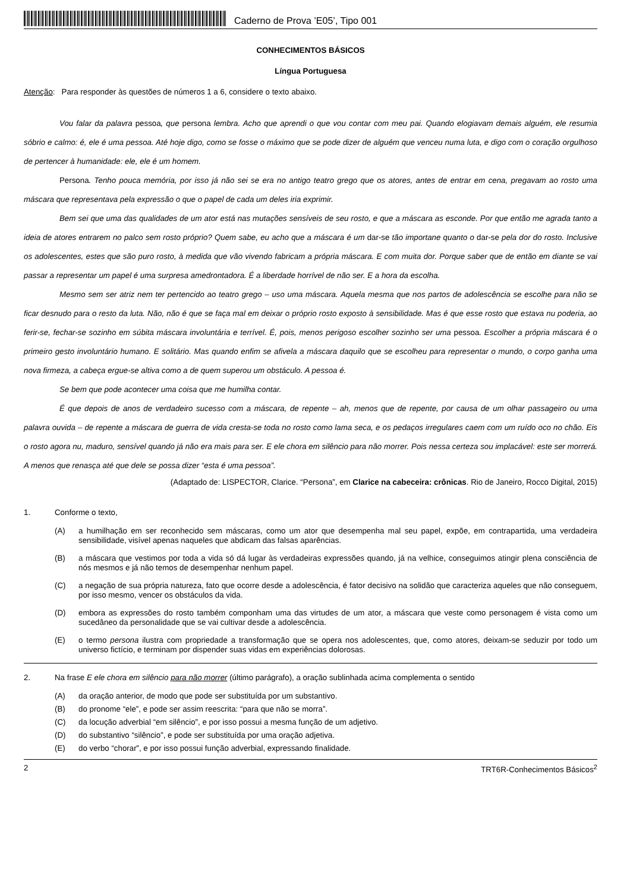Caderno de Prova ’E05’, Tipo 001
CONHECIMENTOS BÁSICOS
Língua Portuguesa
Atenção: Para responder às questões de números 1 a 6, considere o texto abaixo.
Vou falar da palavra pessoa, que persona lembra. Acho que aprendi o que vou contar com meu pai. Quando elogiavam demais alguém, ele resumia sóbrio e calmo: é, ele é uma pessoa. Até hoje digo, como se fosse o máximo que se pode dizer de alguém que venceu numa luta, e digo com o coração orgulhoso de pertencer à humanidade: ele, ele é um homem.
Persona. Tenho pouca memória, por isso já não sei se era no antigo teatro grego que os atores, antes de entrar em cena, pregavam ao rosto uma máscara que representava pela expressão o que o papel de cada um deles iria exprimir.
Bem sei que uma das qualidades de um ator está nas mutações sensíveis de seu rosto, e que a máscara as esconde. Por que então me agrada tanto a ideia de atores entrarem no palco sem rosto próprio? Quem sabe, eu acho que a máscara é um dar-se tão importane quanto o dar-se pela dor do rosto. Inclusive os adolescentes, estes que são puro rosto, à medida que vão vivendo fabricam a própria máscara. E com muita dor. Porque saber que de então em diante se vai passar a representar um papel é uma surpresa amedrontadora. É a liberdade horrível de não ser. E a hora da escolha.
Mesmo sem ser atriz nem ter pertencido ao teatro grego – uso uma máscara. Aquela mesma que nos partos de adolescência se escolhe para não se ficar desnudo para o resto da luta. Não, não é que se faça mal em deixar o próprio rosto exposto à sensibilidade. Mas é que esse rosto que estava nu poderia, ao ferir-se, fechar-se sozinho em súbita máscara involuntária e terrível. É, pois, menos perigoso escolher sozinho ser uma pessoa. Escolher a própria máscara é o primeiro gesto involuntário humano. E solitário. Mas quando enfim se afivela a máscara daquilo que se escolheu para representar o mundo, o corpo ganha uma nova firmeza, a cabeça ergue-se altiva como a de quem superou um obstáculo. A pessoa é.
Se bem que pode acontecer uma coisa que me humilha contar.
É que depois de anos de verdadeiro sucesso com a máscara, de repente – ah, menos que de repente, por causa de um olhar passageiro ou uma palavra ouvida – de repente a máscara de guerra de vida cresta-se toda no rosto como lama seca, e os pedaços irregulares caem com um ruído oco no chão. Eis o rosto agora nu, maduro, sensível quando já não era mais para ser. E ele chora em silêncio para não morrer. Pois nessa certeza sou implacável: este ser morrerá. A menos que renasça até que dele se possa dizer “esta é uma pessoa”.
(Adaptado de: LISPECTOR, Clarice. “Persona”, em Clarice na cabeceira: crônicas. Rio de Janeiro, Rocco Digital, 2015)
1. Conforme o texto,
(A) a humilhação em ser reconhecido sem máscaras, como um ator que desempenha mal seu papel, expõe, em contrapartida, uma verdadeira sensibilidade, visível apenas naqueles que abdicam das falsas aparências.
(B) a máscara que vestimos por toda a vida só dá lugar às verdadeiras expressões quando, já na velhice, conseguimos atingir plena consciência de nós mesmos e já não temos de desempenhar nenhum papel.
(C) a negação de sua própria natureza, fato que ocorre desde a adolescência, é fator decisivo na solidão que caracteriza aqueles que não conseguem, por isso mesmo, vencer os obstáculos da vida.
(D) embora as expressões do rosto também componham uma das virtudes de um ator, a máscara que veste como personagem é vista como um sucedâneo da personalidade que se vai cultivar desde a adolescência.
(E) o termo persona ilustra com propriedade a transformação que se opera nos adolescentes, que, como atores, deixam-se seduzir por todo um universo fictício, e terminam por dispender suas vidas em experiências dolorosas.
2. Na frase E ele chora em silêncio para não morrer (último parágrafo), a oração sublinhada acima complementa o sentido
(A) da oração anterior, de modo que pode ser substituída por um substantivo.
(B) do pronome “ele”, e pode ser assim reescrita: “para que não se morra”.
(C) da locução adverbial “em silêncio”, e por isso possui a mesma função de um adjetivo.
(D) do substantivo “silêncio”, e pode ser substituída por uma oração adjetiva.
(E) do verbo “chorar”, e por isso possui função adverbial, expressando finalidade.
2 TRT6R-Conhecimentos Básicos<sup>2</sup>